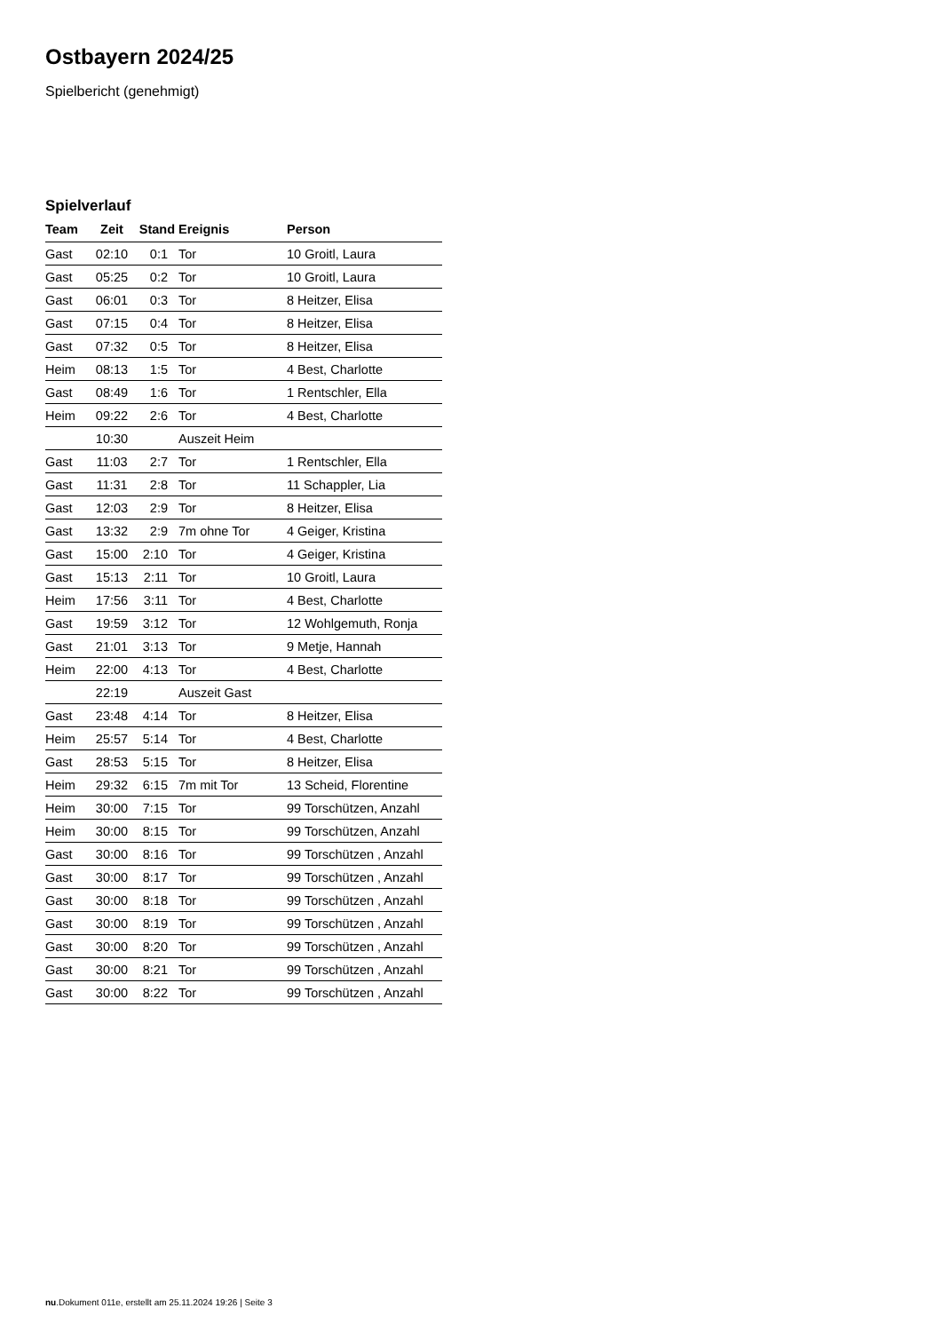Ostbayern 2024/25
Spielbericht (genehmigt)
Spielverlauf
| Team | Zeit | Stand | Ereignis | Person |
| --- | --- | --- | --- | --- |
| Gast | 02:10 | 0:1 | Tor | 10 Groitl, Laura |
| Gast | 05:25 | 0:2 | Tor | 10 Groitl, Laura |
| Gast | 06:01 | 0:3 | Tor | 8 Heitzer, Elisa |
| Gast | 07:15 | 0:4 | Tor | 8 Heitzer, Elisa |
| Gast | 07:32 | 0:5 | Tor | 8 Heitzer, Elisa |
| Heim | 08:13 | 1:5 | Tor | 4 Best, Charlotte |
| Gast | 08:49 | 1:6 | Tor | 1 Rentschler, Ella |
| Heim | 09:22 | 2:6 | Tor | 4 Best, Charlotte |
| | 10:30 | | Auszeit Heim | |
| Gast | 11:03 | 2:7 | Tor | 1 Rentschler, Ella |
| Gast | 11:31 | 2:8 | Tor | 11 Schappler, Lia |
| Gast | 12:03 | 2:9 | Tor | 8 Heitzer, Elisa |
| Gast | 13:32 | 2:9 | 7m ohne Tor | 4 Geiger, Kristina |
| Gast | 15:00 | 2:10 | Tor | 4 Geiger, Kristina |
| Gast | 15:13 | 2:11 | Tor | 10 Groitl, Laura |
| Heim | 17:56 | 3:11 | Tor | 4 Best, Charlotte |
| Gast | 19:59 | 3:12 | Tor | 12 Wohlgemuth, Ronja |
| Gast | 21:01 | 3:13 | Tor | 9 Metje, Hannah |
| Heim | 22:00 | 4:13 | Tor | 4 Best, Charlotte |
| | 22:19 | | Auszeit Gast | |
| Gast | 23:48 | 4:14 | Tor | 8 Heitzer, Elisa |
| Heim | 25:57 | 5:14 | Tor | 4 Best, Charlotte |
| Gast | 28:53 | 5:15 | Tor | 8 Heitzer, Elisa |
| Heim | 29:32 | 6:15 | 7m mit Tor | 13 Scheid, Florentine |
| Heim | 30:00 | 7:15 | Tor | 99 Torschützen, Anzahl |
| Heim | 30:00 | 8:15 | Tor | 99 Torschützen, Anzahl |
| Gast | 30:00 | 8:16 | Tor | 99 Torschützen , Anzahl |
| Gast | 30:00 | 8:17 | Tor | 99 Torschützen , Anzahl |
| Gast | 30:00 | 8:18 | Tor | 99 Torschützen , Anzahl |
| Gast | 30:00 | 8:19 | Tor | 99 Torschützen , Anzahl |
| Gast | 30:00 | 8:20 | Tor | 99 Torschützen , Anzahl |
| Gast | 30:00 | 8:21 | Tor | 99 Torschützen , Anzahl |
| Gast | 30:00 | 8:22 | Tor | 99 Torschützen , Anzahl |
nu.Dokument 011e, erstellt am 25.11.2024 19:26 | Seite 3